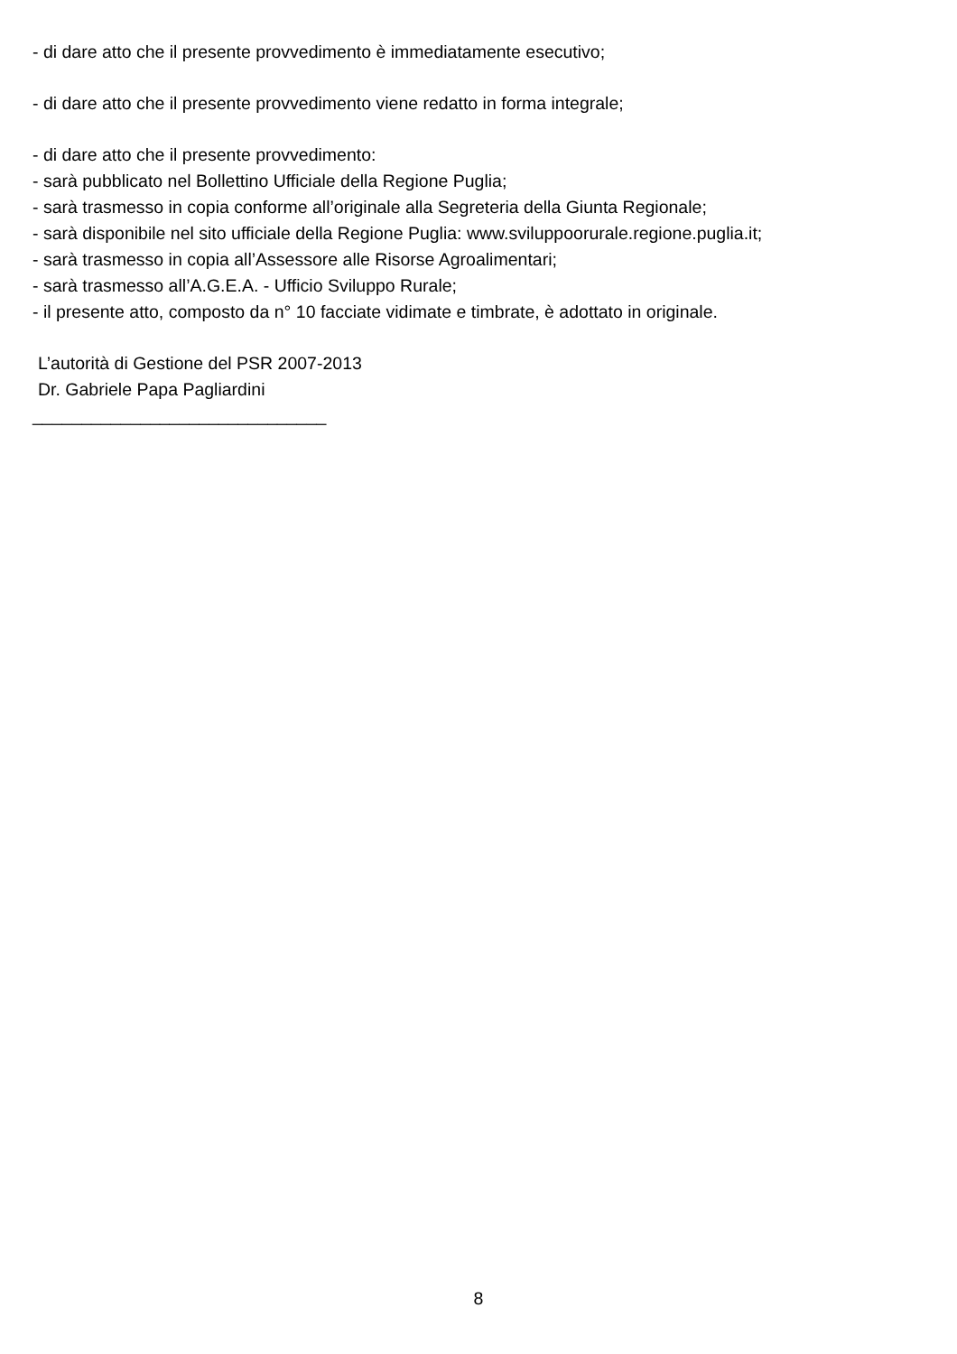- di dare atto che il presente provvedimento è immediatamente esecutivo;
- di dare atto che il presente provvedimento viene redatto in forma integrale;
- di dare atto che il presente provvedimento:
- sarà pubblicato nel Bollettino Ufficiale della Regione Puglia;
- sarà trasmesso in copia conforme all’originale alla Segreteria della Giunta Regionale;
- sarà disponibile nel sito ufficiale della Regione Puglia: www.sviluppoorurale.regione.puglia.it;
- sarà trasmesso in copia all’Assessore alle Risorse Agroalimentari;
- sarà trasmesso all’A.G.E.A. - Ufficio Sviluppo Rurale;
- il presente atto, composto da n° 10 facciate vidimate e timbrate, è adottato in originale.
L’autorità di Gestione del PSR 2007-2013
Dr. Gabriele Papa Pagliardini
______________________________
8